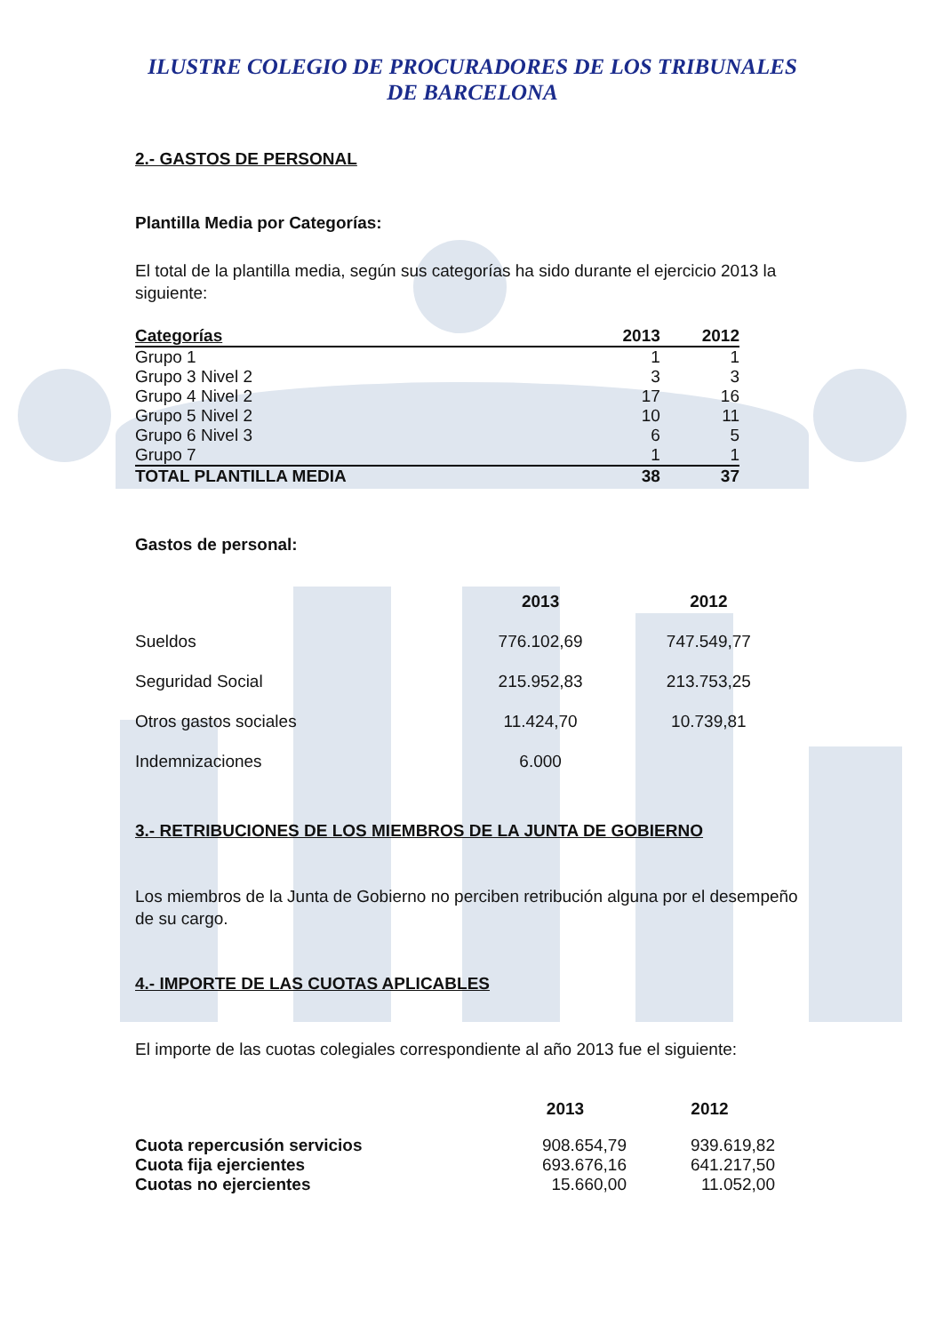ILUSTRE COLEGIO DE PROCURADORES DE LOS TRIBUNALES
DE BARCELONA
2.- GASTOS DE PERSONAL
Plantilla Media por Categorías:
El total de la plantilla media, según sus categorías ha sido durante el ejercicio 2013 la siguiente:
| Categorías | 2013 | 2012 |
| --- | --- | --- |
| Grupo 1 | 1 | 1 |
| Grupo 3 Nivel 2 | 3 | 3 |
| Grupo 4 Nivel 2 | 17 | 16 |
| Grupo 5 Nivel 2 | 10 | 11 |
| Grupo 6 Nivel 3 | 6 | 5 |
| Grupo 7 | 1 | 1 |
| TOTAL PLANTILLA MEDIA | 38 | 37 |
Gastos de personal:
| | 2013 | 2012 |
| --- | --- | --- |
| Sueldos | 776.102,69 | 747.549,77 |
| Seguridad Social | 215.952,83 | 213.753,25 |
| Otros gastos sociales | 11.424,70 | 10.739,81 |
| Indemnizaciones | 6.000 | |
3.- RETRIBUCIONES DE LOS MIEMBROS DE LA JUNTA DE GOBIERNO
Los miembros de la Junta de Gobierno no perciben retribución alguna por el desempeño de su cargo.
4.- IMPORTE DE LAS CUOTAS APLICABLES
El importe de las cuotas colegiales correspondiente al año 2013 fue el siguiente:
| | 2013 | 2012 |
| --- | --- | --- |
| Cuota repercusión servicios | 908.654,79 | 939.619,82 |
| Cuota fija ejercientes | 693.676,16 | 641.217,50 |
| Cuotas no ejercientes | 15.660,00 | 11.052,00 |